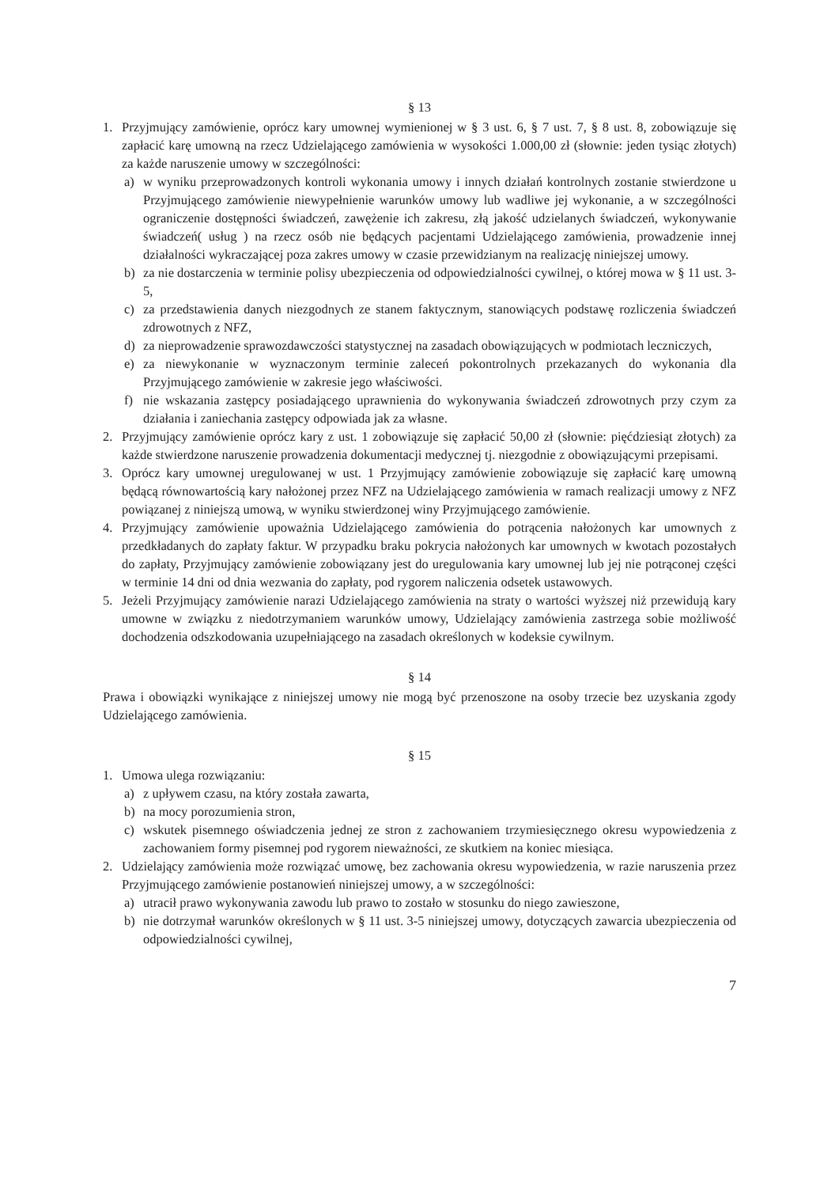§ 13
1. Przyjmujący zamówienie, oprócz kary umownej wymienionej w § 3 ust. 6, § 7 ust. 7, § 8 ust. 8, zobowiązuje się zapłacić karę umowną na rzecz Udzielającego zamówienia w wysokości 1.000,00 zł (słownie: jeden tysiąc złotych) za każde naruszenie umowy w szczególności:
a) w wyniku przeprowadzonych kontroli wykonania umowy i innych działań kontrolnych zostanie stwierdzone u Przyjmującego zamówienie niewypełnienie warunków umowy lub wadliwe jej wykonanie, a w szczególności ograniczenie dostępności świadczeń, zawężenie ich zakresu, złą jakość udzielanych świadczeń, wykonywanie świadczeń( usług ) na rzecz osób nie będących pacjentami Udzielającego zamówienia, prowadzenie innej działalności wykraczającej poza zakres umowy w czasie przewidzianym na realizację niniejszej umowy.
b) za nie dostarczenia w terminie polisy ubezpieczenia od odpowiedzialności cywilnej, o której mowa w § 11 ust. 3-5,
c) za przedstawienia danych niezgodnych ze stanem faktycznym, stanowiących podstawę rozliczenia świadczeń zdrowotnych z NFZ,
d) za nieprowadzenie sprawozdawczości statystycznej na zasadach obowiązujących w podmiotach leczniczych,
e) za niewykonanie w wyznaczonym terminie zaleceń pokontrolnych przekazanych do wykonania dla Przyjmującego zamówienie w zakresie jego właściwości.
f) nie wskazania zastępcy posiadającego uprawnienia do wykonywania świadczeń zdrowotnych przy czym za działania i zaniechania zastępcy odpowiada jak za własne.
2. Przyjmujący zamówienie oprócz kary z ust. 1 zobowiązuje się zapłacić 50,00 zł (słownie: pięćdziesiąt złotych) za każde stwierdzone naruszenie prowadzenia dokumentacji medycznej tj. niezgodnie z obowiązującymi przepisami.
3. Oprócz kary umownej uregulowanej w ust. 1 Przyjmujący zamówienie zobowiązuje się zapłacić karę umowną będącą równowartością kary nałożonej przez NFZ na Udzielającego zamówienia w ramach realizacji umowy z NFZ powiązanej z niniejszą umową, w wyniku stwierdzonej winy Przyjmującego zamówienie.
4. Przyjmujący zamówienie upoważnia Udzielającego zamówienia do potrącenia nałożonych kar umownych z przedkładanych do zapłaty faktur. W przypadku braku pokrycia nałożonych kar umownych w kwotach pozostałych do zapłaty, Przyjmujący zamówienie zobowiązany jest do uregulowania kary umownej lub jej nie potrąconej części w terminie 14 dni od dnia wezwania do zapłaty, pod rygorem naliczenia odsetek ustawowych.
5. Jeżeli Przyjmujący zamówienie narazi Udzielającego zamówienia na straty o wartości wyższej niż przewidują kary umowne w związku z niedotrzymaniem warunków umowy, Udzielający zamówienia zastrzega sobie możliwość dochodzenia odszkodowania uzupełniającego na zasadach określonych w kodeksie cywilnym.
§ 14
Prawa i obowiązki wynikające z niniejszej umowy nie mogą być przenoszone na osoby trzecie bez uzyskania zgody Udzielającego zamówienia.
§ 15
1. Umowa ulega rozwiązaniu:
a) z upływem czasu, na który została zawarta,
b) na mocy porozumienia stron,
c) wskutek pisemnego oświadczenia jednej ze stron z zachowaniem trzymiesięcznego okresu wypowiedzenia z zachowaniem formy pisemnej pod rygorem nieważności, ze skutkiem na koniec miesiąca.
2. Udzielający zamówienia może rozwiązać umowę, bez zachowania okresu wypowiedzenia, w razie naruszenia przez Przyjmującego zamówienie postanowień niniejszej umowy, a w szczególności:
a) utracił prawo wykonywania zawodu lub prawo to zostało w stosunku do niego zawieszone,
b) nie dotrzymał warunków określonych w § 11 ust. 3-5 niniejszej umowy, dotyczących zawarcia ubezpieczenia od odpowiedzialności cywilnej,
7